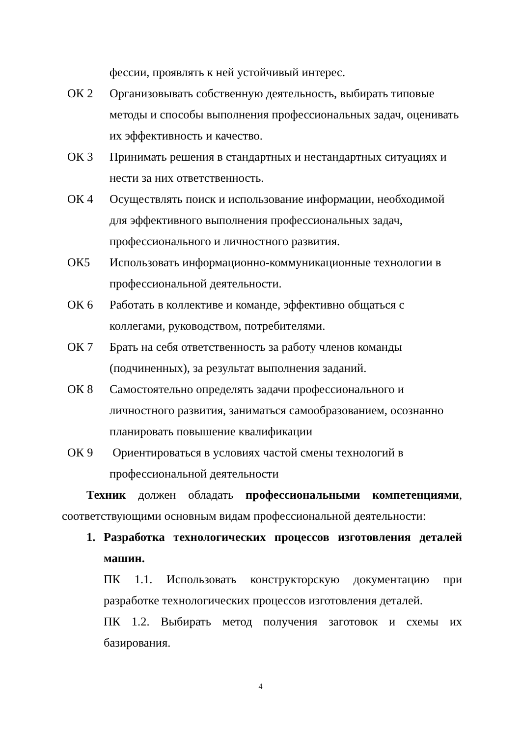фессии, проявлять к ней устойчивый интерес.
ОК 2 Организовывать собственную деятельность, выбирать типовые методы и способы выполнения профессиональных задач, оценивать их эффективность и качество.
ОК 3 Принимать решения в стандартных и нестандартных ситуациях и нести за них ответственность.
ОК 4 Осуществлять поиск и использование информации, необходимой для эффективного выполнения профессиональных задач, профессионального и личностного развития.
ОК5 Использовать информационно-коммуникационные технологии в профессиональной деятельности.
ОК 6 Работать в коллективе и команде, эффективно общаться с коллегами, руководством, потребителями.
ОК 7 Брать на себя ответственность за работу членов команды (подчиненных), за результат выполнения заданий.
ОК 8 Самостоятельно определять задачи профессионального и личностного развития, заниматься самообразованием, осознанно планировать повышение квалификации
ОК 9 Ориентироваться в условиях частой смены технологий в профессиональной деятельности
Техник должен обладать профессиональными компетенциями, соответствующими основным видам профессиональной деятельности:
1. Разработка технологических процессов изготовления деталей машин.
ПК 1.1. Использовать конструкторскую документацию при разработке технологических процессов изготовления деталей.
ПК 1.2. Выбирать метод получения заготовок и схемы их базирования.
4